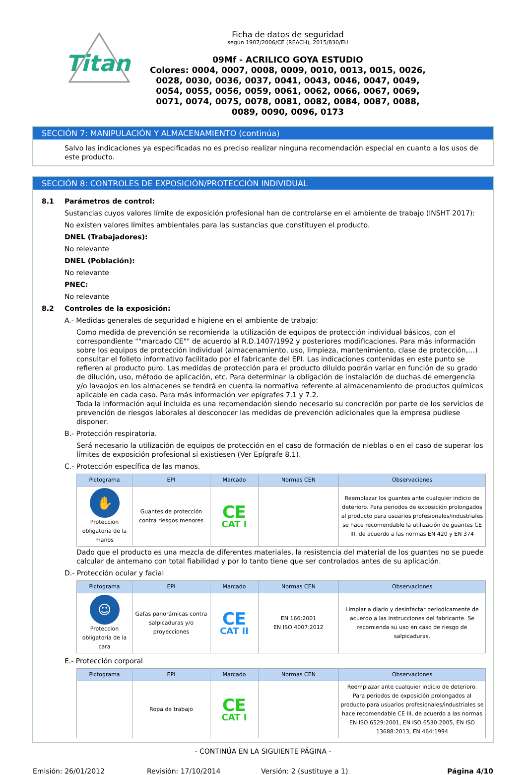Titan
Ficha de datos de seguridad
según 1907/2006/CE (REACH), 2015/830/EU
09Mf - ACRILICO GOYA ESTUDIO
Colores: 0004, 0007, 0008, 0009, 0010, 0013, 0015, 0026, 0028, 0030, 0036, 0037, 0041, 0043, 0046, 0047, 0049, 0054, 0055, 0056, 0059, 0061, 0062, 0066, 0067, 0069, 0071, 0074, 0075, 0078, 0081, 0082, 0084, 0087, 0088, 0089, 0090, 0096, 0173
SECCIÓN 7: MANIPULACIÓN Y ALMACENAMIENTO (continúa)
Salvo las indicaciones ya especificadas no es preciso realizar ninguna recomendación especial en cuanto a los usos de este producto.
SECCIÓN 8: CONTROLES DE EXPOSICIÓN/PROTECCIÓN INDIVIDUAL
8.1 Parámetros de control:
Sustancias cuyos valores límite de exposición profesional han de controlarse en el ambiente de trabajo (INSHT 2017):
No existen valores límites ambientales para las sustancias que constituyen el producto.
DNEL (Trabajadores):
No relevante
DNEL (Población):
No relevante
PNEC:
No relevante
8.2 Controles de la exposición:
A.- Medidas generales de seguridad e higiene en el ambiente de trabajo:
Como medida de prevención se recomienda la utilización de equipos de protección individual básicos, con el correspondiente ""marcado CE"" de acuerdo al R.D.1407/1992 y posteriores modificaciones. Para más información sobre los equipos de protección individual (almacenamiento, uso, limpieza, mantenimiento, clase de protección,…) consultar el folleto informativo facilitado por el fabricante del EPI. Las indicaciones contenidas en este punto se refieren al producto puro. Las medidas de protección para el producto diluido podrán variar en función de su grado de dilución, uso, método de aplicación, etc. Para determinar la obligación de instalación de duchas de emergencia y/o lavaojos en los almacenes se tendrá en cuenta la normativa referente al almacenamiento de productos químicos aplicable en cada caso. Para más información ver epígrafes 7.1 y 7.2.
Toda la información aquí incluida es una recomendación siendo necesario su concreción por parte de los servicios de prevención de riesgos laborales al desconocer las medidas de prevención adicionales que la empresa pudiese disponer.
B.- Protección respiratoria.
Será necesario la utilización de equipos de protección en el caso de formación de nieblas o en el caso de superar los límites de exposición profesional si existiesen (Ver Epígrafe 8.1).
C.- Protección específica de las manos.
| Pictograma | EPI | Marcado | Normas CEN | Observaciones |
| --- | --- | --- | --- | --- |
| ✋ Proteccion obligatoria de la manos | Guantes de protección contra riesgos menores | CE CAT I | | Reemplazar los guantes ante cualquier indicio de deterioro. Para periodos de exposición prolongados al producto para usuarios profesionales/industriales se hace recomendable la utilización de guantes CE III, de acuerdo a las normas EN 420 y EN 374 |
Dado que el producto es una mezcla de diferentes materiales, la resistencia del material de los guantes no se puede calcular de antemano con total fiabilidad y por lo tanto tiene que ser controlados antes de su aplicación.
D.- Protección ocular y facial
| Pictograma | EPI | Marcado | Normas CEN | Observaciones |
| --- | --- | --- | --- | --- |
| ☺ Proteccion obligatoria de la cara | Gafas panorámicas contra salpicaduras y/o proyecciones | CE CAT II | EN 166:2001 EN ISO 4007:2012 | Limpiar a diario y desinfectar periodicamente de acuerdo a las instrucciones del fabricante. Se recomienda su uso en caso de riesgo de salpicaduras. |
E.- Protección corporal
| Pictograma | EPI | Marcado | Normas CEN | Observaciones |
| --- | --- | --- | --- | --- |
| | Ropa de trabajo | CE CAT I | | Reemplazar ante cualquier indicio de deterioro. Para periodos de exposición prolongados al producto para usuarios profesionales/industriales se hace recomendable CE III, de acuerdo a las normas EN ISO 6529:2001, EN ISO 6530:2005, EN ISO 13688:2013, EN 464:1994 |
- CONTINÚA EN LA SIGUIENTE PÁGINA -
Emisión: 26/01/2012 Revisión: 17/10/2014 Versión: 2 (sustituye a 1) Página 4/10